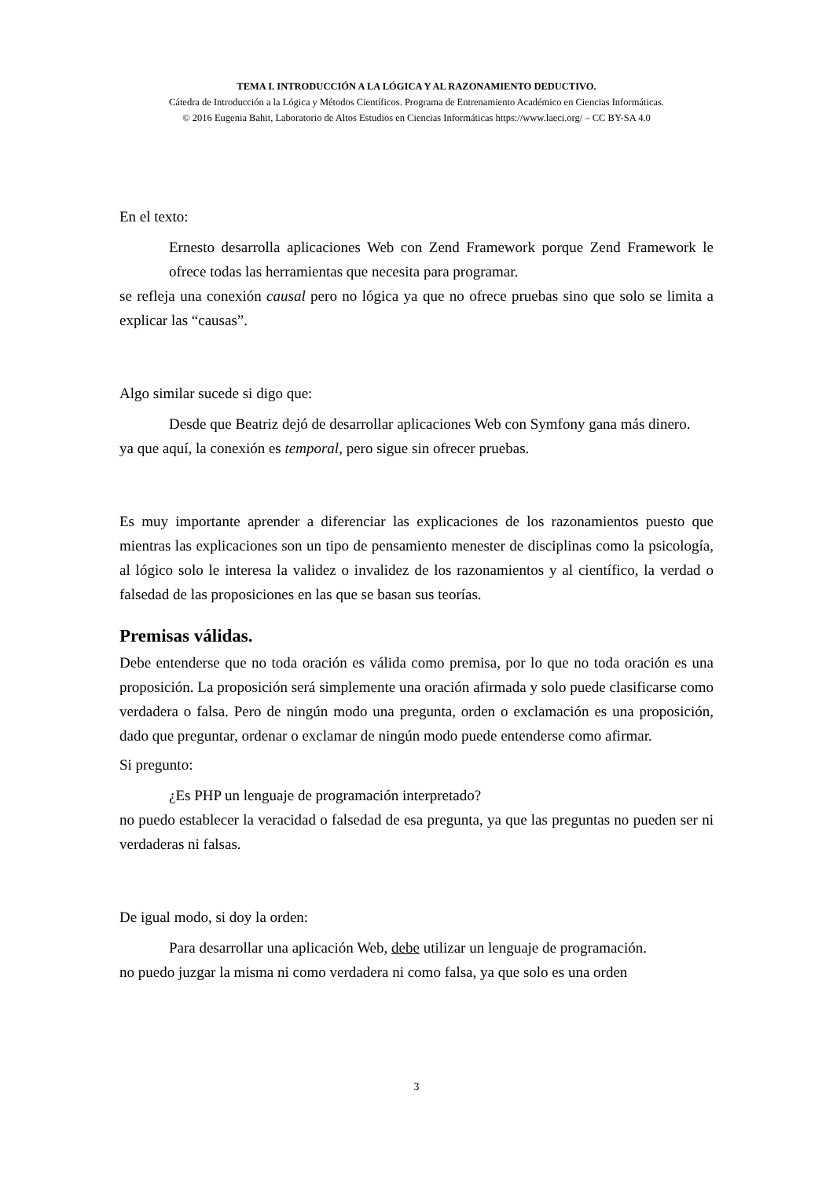TEMA I. INTRODUCCIÓN A LA LÓGICA Y AL RAZONAMIENTO DEDUCTIVO.
Cátedra de Introducción a la Lógica y Métodos Científicos. Programa de Entrenamiento Académico en Ciencias Informáticas.
© 2016 Eugenia Bahit, Laboratorio de Altos Estudios en Ciencias Informáticas https://www.laeci.org/ – CC BY-SA 4.0
En el texto:
Ernesto desarrolla aplicaciones Web con Zend Framework porque Zend Framework le ofrece todas las herramientas que necesita para programar.
se refleja una conexión causal pero no lógica ya que no ofrece pruebas sino que solo se limita a explicar las “causas”.
Algo similar sucede si digo que:
Desde que Beatriz dejó de desarrollar aplicaciones Web con Symfony gana más dinero.
ya que aquí, la conexión es temporal, pero sigue sin ofrecer pruebas.
Es muy importante aprender a diferenciar las explicaciones de los razonamientos puesto que mientras las explicaciones son un tipo de pensamiento menester de disciplinas como la psicología, al lógico solo le interesa la validez o invalidez de los razonamientos y al científico, la verdad o falsedad de las proposiciones en las que se basan sus teorías.
Premisas válidas.
Debe entenderse que no toda oración es válida como premisa, por lo que no toda oración es una proposición. La proposición será simplemente una oración afirmada y solo puede clasificarse como verdadera o falsa. Pero de ningún modo una pregunta, orden o exclamación es una proposición, dado que preguntar, ordenar o exclamar de ningún modo puede entenderse como afirmar.
Si pregunto:
¿Es PHP un lenguaje de programación interpretado?
no puedo establecer la veracidad o falsedad de esa pregunta, ya que las preguntas no pueden ser ni verdaderas ni falsas.
De igual modo, si doy la orden:
Para desarrollar una aplicación Web, debe utilizar un lenguaje de programación.
no puedo juzgar la misma ni como verdadera ni como falsa, ya que solo es una orden
3